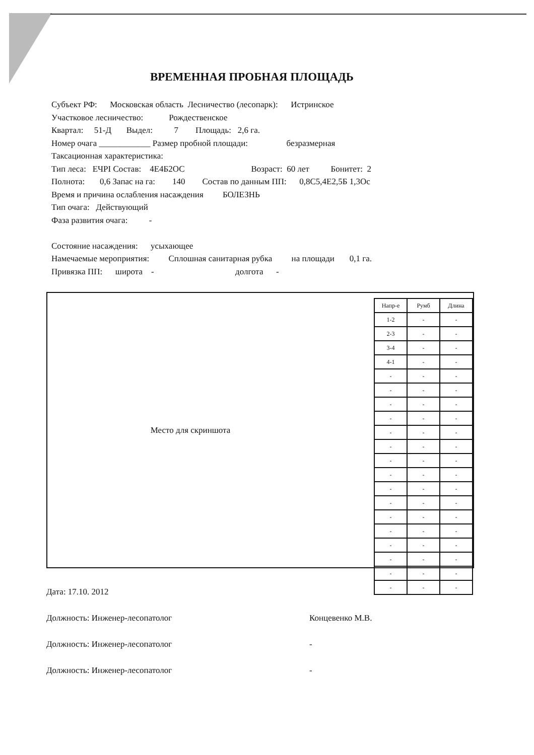ВРЕМЕННАЯ ПРОБНАЯ ПЛОЩАДЬ
Субъект РФ: Московская область Лесничество (лесопарк): Истринское
Участковое лесничество: Рождественское
Квартал: 51-Д Выдел: 7 Площадь: 2,6 га.
Номер очага ____________ Размер пробной площади: безразмерная
Таксационная характеристика:
Тип леса: ЕЧРI Состав: 4Е4Б2ОС Возраст: 60 лет Бонитет: 2
Полнота: 0,6 Запас на га: 140 Состав по данным ПП: 0,8С5,4Е2,5Б 1,3Ос
Время и причина ослабления насаждения БОЛЕЗНЬ
Тип очага: Действующий
Фаза развития очага: -
Состояние насаждения: усыхающее
Намечаемые мероприятия: Сплошная санитарная рубка на площади 0,1 га.
Привязка ПП: широта - долгота -
Место для скриншота
| Напр-е | Румб | Длина |
| --- | --- | --- |
| 1-2 | - | - |
| 2-3 | - | - |
| 3-4 | - | - |
| 4-1 | - | - |
| - | - | - |
| - | - | - |
| - | - | - |
| - | - | - |
| - | - | - |
| - | - | - |
| - | - | - |
| - | - | - |
| - | - | - |
| - | - | - |
| - | - | - |
| - | - | - |
| - | - | - |
| - | - | - |
| - | - | - |
| - | - | - |
Дата: 17.10. 2012
Должность: Инженер-лесопатолог Концевенко М.В.
Должность: Инженер-лесопатолог -
Должность: Инженер-лесопатолог -